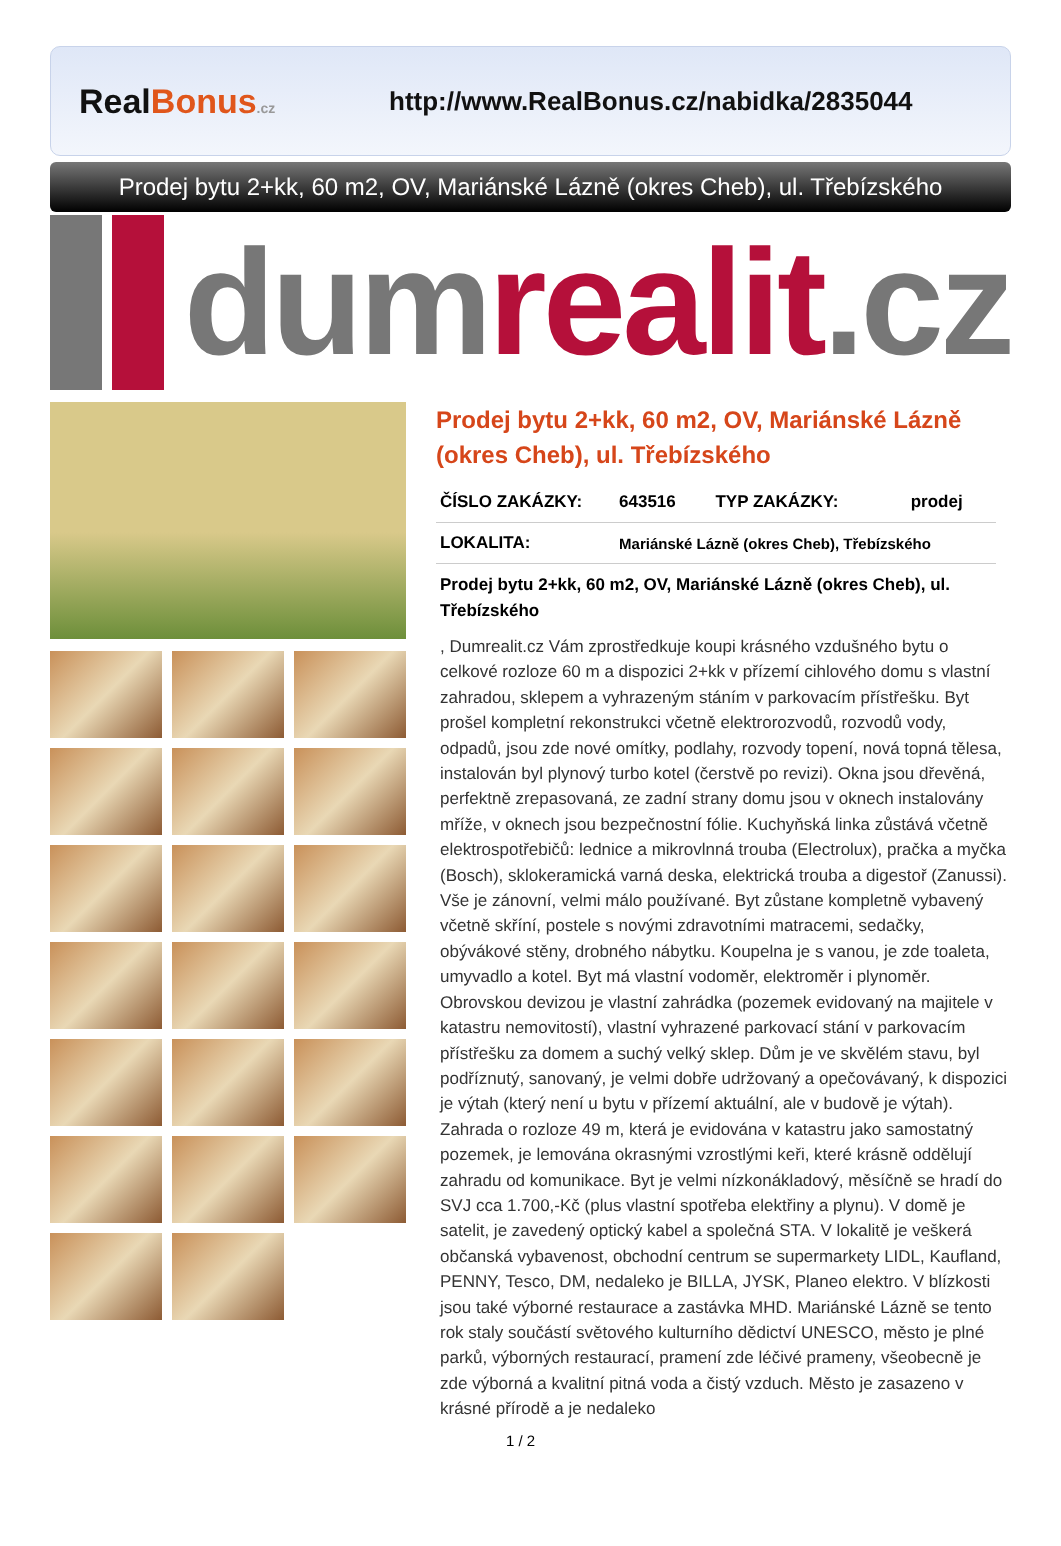RealBonus.cz
http://www.RealBonus.cz/nabidka/2835044
Prodej bytu 2+kk, 60 m2, OV, Mariánské Lázně (okres Cheb), ul. Třebízského
dum realit.cz
Prodej bytu 2+kk, 60 m2, OV, Mariánské Lázně (okres Cheb), ul. Třebízského
| ČÍSLO ZAKÁZKY: | 643516 | TYP ZAKÁZKY: | prodej |
| LOKALITA: | Mariánské Lázně (okres Cheb), Třebízského | | |
Prodej bytu 2+kk, 60 m2, OV, Mariánské Lázně (okres Cheb), ul. Třebízského
, Dumrealit.cz Vám zprostředkuje koupi krásného vzdušného bytu o celkové rozloze 60 m a dispozici 2+kk v přízemí cihlového domu s vlastní zahradou, sklepem a vyhrazeným stáním v parkovacím přístřešku. Byt prošel kompletní rekonstrukci včetně elektrorozvodů, rozvodů vody, odpadů, jsou zde nové omítky, podlahy, rozvody topení, nová topná tělesa, instalován byl plynový turbo kotel (čerstvě po revizi). Okna jsou dřevěná, perfektně zrepasovaná, ze zadní strany domu jsou v oknech instalovány mříže, v oknech jsou bezpečnostní fólie. Kuchyňská linka zůstává včetně elektrospotřebičů: lednice a mikrovlnná trouba (Electrolux), pračka a myčka (Bosch), sklokeramická varná deska, elektrická trouba a digestoř (Zanussi). Vše je zánovní, velmi málo používané. Byt zůstane kompletně vybavený včetně skříní, postele s novými zdravotními matracemi, sedačky, obývákové stěny, drobného nábytku. Koupelna je s vanou, je zde toaleta, umyvadlo a kotel. Byt má vlastní vodoměr, elektroměr i plynoměr. Obrovskou devizou je vlastní zahrádka (pozemek evidovaný na majitele v katastru nemovitostí), vlastní vyhrazené parkovací stání v parkovacím přístřešku za domem a suchý velký sklep. Dům je ve skvělém stavu, byl podříznutý, sanovaný, je velmi dobře udržovaný a opečovávaný, k dispozici je výtah (který není u bytu v přízemí aktuální, ale v budově je výtah). Zahrada o rozloze 49 m, která je evidována v katastru jako samostatný pozemek, je lemována okrasnými vzrostlými keři, které krásně oddělují zahradu od komunikace. Byt je velmi nízkonákladový, měsíčně se hradí do SVJ cca 1.700,-Kč (plus vlastní spotřeba elektřiny a plynu). V domě je satelit, je zavedený optický kabel a společná STA. V lokalitě je veškerá občanská vybavenost, obchodní centrum se supermarkety LIDL, Kaufland, PENNY, Tesco, DM, nedaleko je BILLA, JYSK, Planeo elektro. V blízkosti jsou také výborné restaurace a zastávka MHD. Mariánské Lázně se tento rok staly součástí světového kulturního dědictví UNESCO, město je plné parků, výborných restaurací, pramení zde léčivé prameny, všeobecně je zde výborná a kvalitní pitná voda a čistý vzduch. Město je zasazeno v krásné přírodě a je nedaleko
1 / 2